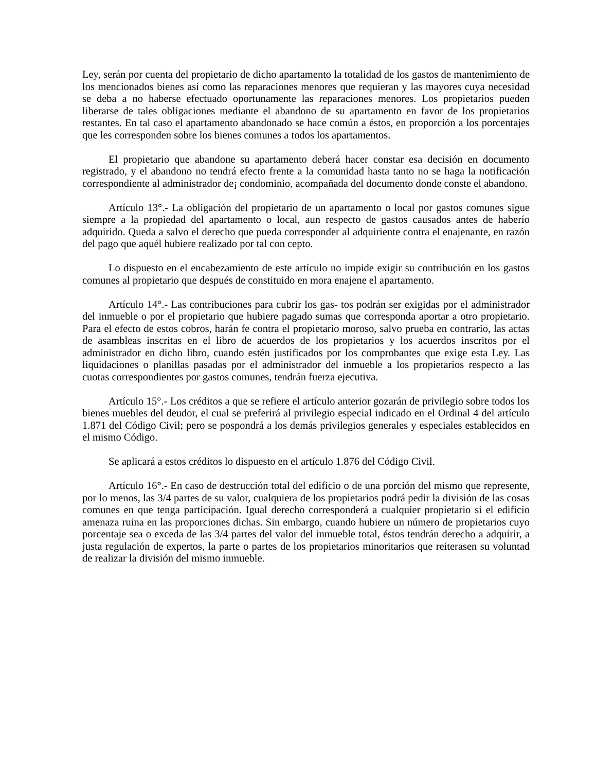Ley, serán por cuenta del propietario de dicho apartamento la totalidad de los gastos de mantenimiento de los mencionados bienes así como las reparaciones menores que requieran y las mayores cuya necesidad se deba a no haberse efectuado oportunamente las reparaciones menores. Los propietarios pueden liberarse de tales obligaciones mediante el abandono de su apartamento en favor de los propietarios restantes. En tal caso el apartamento abandonado se hace común a éstos, en proporción a los porcentajes que les corresponden sobre los bienes comunes a todos los apartamentos.
El propietario que abandone su apartamento deberá hacer constar esa decisión en documento registrado, y el abandono no tendrá efecto frente a la comunidad hasta tanto no se haga la notificación correspondiente al administrador de¡ condominio, acompañada del documento donde conste el abandono.
Artículo 13°.- La obligación del propietario de un apartamento o local por gastos comunes sigue siempre a la propiedad del apartamento o local, aun respecto de gastos causados antes de haberío adquirido. Queda a salvo el derecho que pueda corresponder al adquiriente contra el enajenante, en razón del pago que aquél hubiere realizado por tal con cepto.
Lo dispuesto en el encabezamiento de este artículo no impide exigir su contribución en los gastos comunes al propietario que después de constituido en mora enajene el apartamento.
Artículo 14°.- Las contribuciones para cubrir los gas- tos podrán ser exigidas por el administrador del inmueble o por el propietario que hubiere pagado sumas que corresponda aportar a otro propietario. Para el efecto de estos cobros, harán fe contra el propietario moroso, salvo prueba en contrario, las actas de asambleas inscritas en el libro de acuerdos de los propietarios y los acuerdos inscritos por el administrador en dicho libro, cuando estén justificados por los comprobantes que exige esta Ley. Las liquidaciones o planillas pasadas por el administrador del inmueble a los propietarios respecto a las cuotas correspondientes por gastos comunes, tendrán fuerza ejecutiva.
Artículo 15°.- Los créditos a que se refiere el artículo anterior gozarán de privilegio sobre todos los bienes muebles del deudor, el cual se preferirá al privilegio especial indicado en el Ordinal 4 del artículo 1.871 del Código Civil; pero se pospondrá a los demás privilegios generales y especiales establecidos en el mismo Código.
Se aplicará a estos créditos lo dispuesto en el artículo 1.876 del Código Civil.
Artículo 16°.- En caso de destrucción total del edificio o de una porción del mismo que represente, por lo menos, las 3/4 partes de su valor, cualquiera de los propietarios podrá pedir la división de las cosas comunes en que tenga participación. Igual derecho corresponderá a cualquier propietario si el edificio amenaza ruina en las proporciones dichas. Sin embargo, cuando hubiere un número de propietarios cuyo porcentaje sea o exceda de las 3/4 partes del valor del inmueble total, éstos tendrán derecho a adquirir, a justa regulación de expertos, la parte o partes de los propietarios minoritarios que reiterasen su voluntad de realizar la división del mismo inmueble.